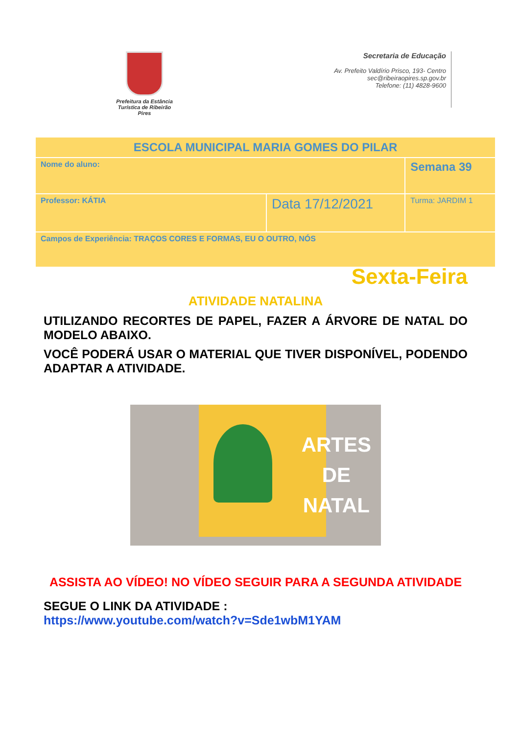Prefeitura da Estância
Turística de Ribeirão Pires
Secretaria de Educação
Av. Prefeito Valdírio Prisco, 193- Centro
sec@ribeiraopires.sp.gov.br
Telefone: (11) 4828-9600
| ESCOLA MUNICIPAL MARIA GOMES DO PILAR | | |
| Nome do aluno: | | Semana 39 |
| Professor: KÁTIA | Data 17/12/2021 | Turma: JARDIM 1 |
| Campos de Experiência: TRAÇOS CORES E FORMAS, EU O OUTRO, NÓS | | |
Sexta-Feira
ATIVIDADE NATALINA
UTILIZANDO RECORTES DE PAPEL, FAZER A ÁRVORE DE NATAL DO MODELO ABAIXO.
VOCÊ PODERÁ USAR O MATERIAL QUE TIVER DISPONÍVEL, PODENDO ADAPTAR A ATIVIDADE.
ARTES
DE
NATAL
ASSISTA AO VÍDEO! NO VÍDEO SEGUIR PARA A SEGUNDA ATIVIDADE
SEGUE O LINK DA ATIVIDADE :
https://www.youtube.com/watch?v=Sde1wbM1YAM